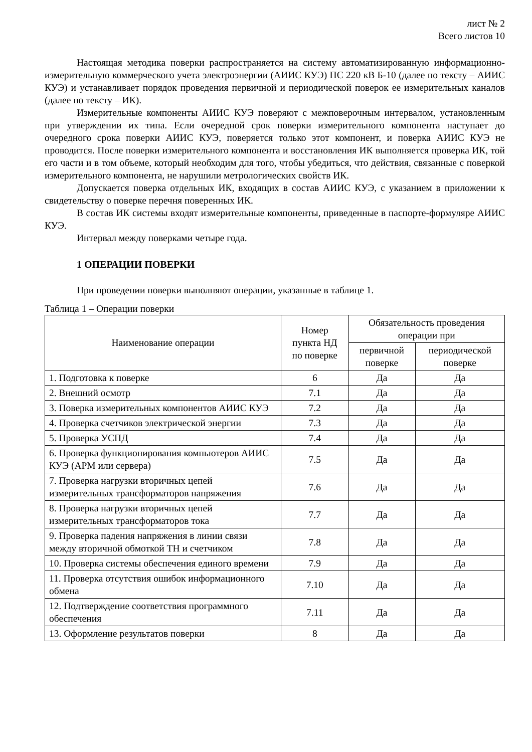лист № 2
Всего листов 10
Настоящая методика поверки распространяется на систему автоматизированную информационно-измерительную коммерческого учета электроэнергии (АИИС КУЭ) ПС 220 кВ Б-10 (далее по тексту – АИИС КУЭ) и устанавливает порядок проведения первичной и периодической поверок ее измерительных каналов (далее по тексту – ИК).
Измерительные компоненты АИИС КУЭ поверяют с межповерочным интервалом, установленным при утверждении их типа. Если очередной срок поверки измерительного компонента наступает до очередного срока поверки АИИС КУЭ, поверяется только этот компонент, и поверка АИИС КУЭ не проводится. После поверки измерительного компонента и восстановления ИК выполняется проверка ИК, той его части и в том объеме, который необходим для того, чтобы убедиться, что действия, связанные с поверкой измерительного компонента, не нарушили метрологических свойств ИК.
Допускается поверка отдельных ИК, входящих в состав АИИС КУЭ, с указанием в приложении к свидетельству о поверке перечня поверенных ИК.
В состав ИК системы входят измерительные компоненты, приведенные в паспорте-формуляре АИИС КУЭ.
Интервал между поверками четыре года.
1 ОПЕРАЦИИ ПОВЕРКИ
При проведении поверки выполняют операции, указанные в таблице 1.
Таблица 1 – Операции поверки
| Наименование операции | Номер пункта НД по поверке | Обязательность проведения операции при | |
| --- | --- | --- | --- |
| | | первичной поверке | периодической поверке |
| 1. Подготовка к поверке | 6 | Да | Да |
| 2. Внешний осмотр | 7.1 | Да | Да |
| 3. Поверка измерительных компонентов АИИС КУЭ | 7.2 | Да | Да |
| 4. Проверка счетчиков электрической энергии | 7.3 | Да | Да |
| 5. Проверка УСПД | 7.4 | Да | Да |
| 6. Проверка функционирования компьютеров АИИС КУЭ (АРМ или сервера) | 7.5 | Да | Да |
| 7. Проверка нагрузки вторичных цепей измерительных трансформаторов напряжения | 7.6 | Да | Да |
| 8. Проверка нагрузки вторичных цепей измерительных трансформаторов тока | 7.7 | Да | Да |
| 9. Проверка падения напряжения в линии связи между вторичной обмоткой ТН и счетчиком | 7.8 | Да | Да |
| 10. Проверка системы обеспечения единого времени | 7.9 | Да | Да |
| 11. Проверка отсутствия ошибок информационного обмена | 7.10 | Да | Да |
| 12. Подтверждение соответствия программного обеспечения | 7.11 | Да | Да |
| 13. Оформление результатов поверки | 8 | Да | Да |